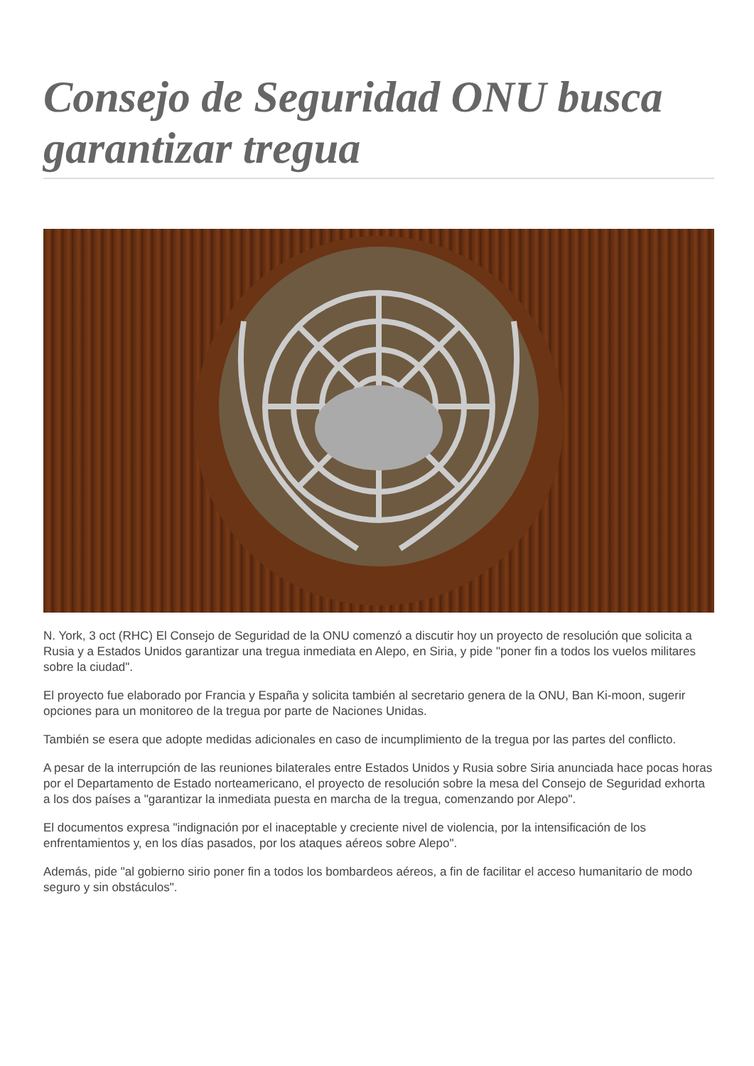Consejo de Seguridad ONU busca garantizar tregua
N. York, 3 oct (RHC) El Consejo de Seguridad de la ONU comenzó a discutir hoy un proyecto de resolución que solicita a Rusia y a Estados Unidos garantizar una tregua inmediata en Alepo, en Siria, y pide "poner fin a todos los vuelos militares sobre la ciudad".
El proyecto fue elaborado por Francia y España y solicita también al secretario genera de la ONU, Ban Ki-moon, sugerir opciones para un monitoreo de la tregua por parte de Naciones Unidas.
También se esera que adopte medidas adicionales en caso de incumplimiento de la tregua por las partes del conflicto.
A pesar de la interrupción de las reuniones bilaterales entre Estados Unidos y Rusia sobre Siria anunciada hace pocas horas por el Departamento de Estado norteamericano, el proyecto de resolución sobre la mesa del Consejo de Seguridad exhorta a los dos países a "garantizar la inmediata puesta en marcha de la tregua, comenzando por Alepo".
El documentos expresa "indignación por el inaceptable y creciente nivel de violencia, por la intensificación de los enfrentamientos y, en los días pasados, por los ataques aéreos sobre Alepo".
Además, pide "al gobierno sirio poner fin a todos los bombardeos aéreos, a fin de facilitar el acceso humanitario de modo seguro y sin obstáculos".